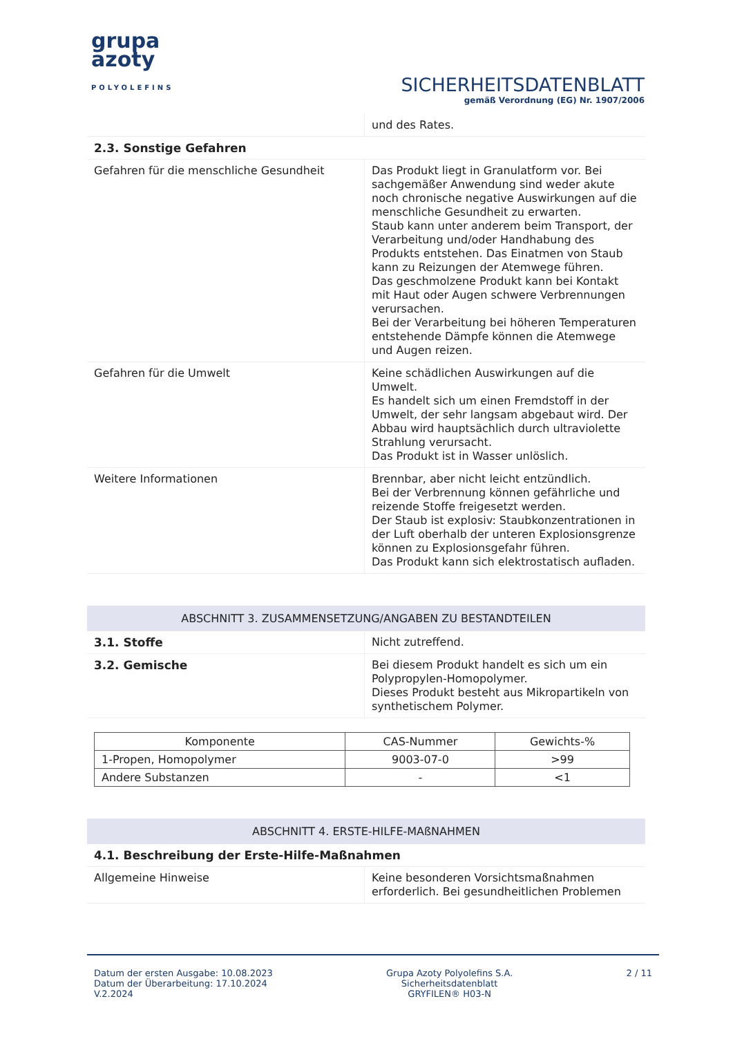grupa
azoty
POLYOLEFINS
SICHERHEITSDATENBLATT
gemäß Verordnung (EG) Nr. 1907/2006
| | und des Rates. |
| 2.3. Sonstige Gefahren | |
| Gefahren für die menschliche Gesundheit | Das Produkt liegt in Granulatform vor. Bei sachgemäßer Anwendung sind weder akute noch chronische negative Auswirkungen auf die menschliche Gesundheit zu erwarten. Staub kann unter anderem beim Transport, der Verarbeitung und/oder Handhabung des Produkts entstehen. Das Einatmen von Staub kann zu Reizungen der Atemwege führen. Das geschmolzene Produkt kann bei Kontakt mit Haut oder Augen schwere Verbrennungen verursachen. Bei der Verarbeitung bei höheren Temperaturen entstehende Dämpfe können die Atemwege und Augen reizen. |
| Gefahren für die Umwelt | Keine schädlichen Auswirkungen auf die Umwelt. Es handelt sich um einen Fremdstoff in der Umwelt, der sehr langsam abgebaut wird. Der Abbau wird hauptsächlich durch ultraviolette Strahlung verursacht. Das Produkt ist in Wasser unlöslich. |
| Weitere Informationen | Brennbar, aber nicht leicht entzündlich. Bei der Verbrennung können gefährliche und reizende Stoffe freigesetzt werden. Der Staub ist explosiv: Staubkonzentrationen in der Luft oberhalb der unteren Explosionsgrenze können zu Explosionsgefahr führen. Das Produkt kann sich elektrostatisch aufladen. |
ABSCHNITT 3. ZUSAMMENSETZUNG/ANGABEN ZU BESTANDTEILEN
| 3.1. Stoffe | Nicht zutreffend. |
| 3.2. Gemische | Bei diesem Produkt handelt es sich um ein Polypropylen-Homopolymer. Dieses Produkt besteht aus Mikropartikeln von synthetischem Polymer. |
| Komponente | CAS-Nummer | Gewichts-% |
| --- | --- | --- |
| 1-Propen, Homopolymer | 9003-07-0 | >99 |
| Andere Substanzen | - | <1 |
ABSCHNITT 4. ERSTE-HILFE-MAßNAHMEN
| 4.1. Beschreibung der Erste-Hilfe-Maßnahmen | |
| Allgemeine Hinweise | Keine besonderen Vorsichtsmaßnahmen erforderlich. Bei gesundheitlichen Problemen |
Datum der ersten Ausgabe: 10.08.2023
Datum der Überarbeitung: 17.10.2024
V.2.2024
Grupa Azoty Polyolefins S.A.
Sicherheitsdatenblatt
GRYFILEN® H03-N
2 / 11